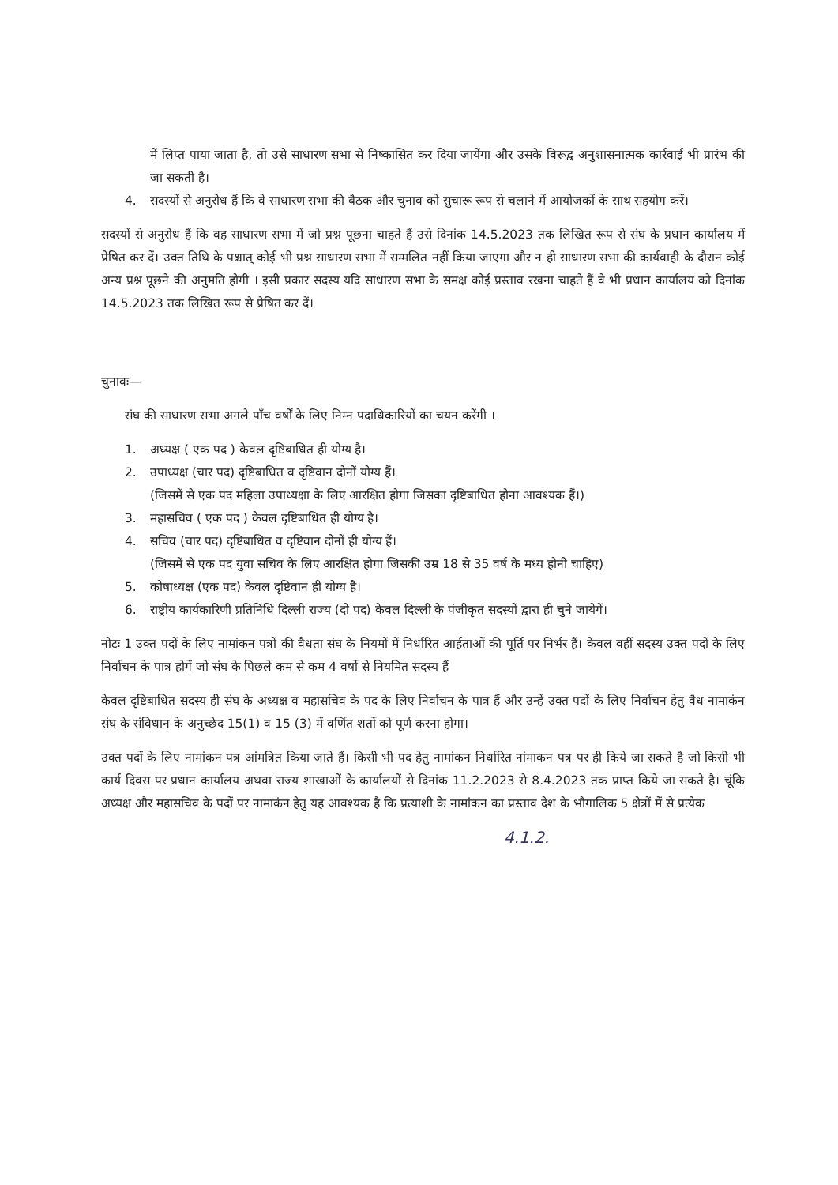में लिप्त पाया जाता है, तो उसे साधारण सभा से निष्कासित कर दिया जायेंगा और उसके विरूद्व अनुशासनात्मक कार्रवाई भी प्रारंभ की जा सकती है।
4. सदस्यों से अनुरोध हैं कि वे साधारण सभा की बैठक और चुनाव को सुचारू रूप से चलाने में आयोजकों के साथ सहयोग करें।
सदस्यों से अनुरोध हैं कि वह साधारण सभा में जो प्रश्न पूछना चाहते हैं उसे दिनांक 14.5.2023 तक लिखित रूप से संघ के प्रधान कार्यालय में प्रेषित कर दें। उक्त तिथि के पश्चात् कोई भी प्रश्न साधारण सभा में सम्मलित नहीं किया जाएगा और न ही साधारण सभा की कार्यवाही के दौरान कोई अन्य प्रश्न पूछने की अनुमति होगी । इसी प्रकार सदस्य यदि साधारण सभा के समक्ष कोई प्रस्ताव रखना चाहते हैं वे भी प्रधान कार्यालय को दिनांक 14.5.2023 तक लिखित रूप से प्रेषित कर दें।
चुनावः—
संघ की साधारण सभा अगले पाँच वर्षों के लिए निम्न पदाधिकारियों का चयन करेंगी ।
1. अध्यक्ष ( एक पद ) केवल दृष्टिबाधित ही योग्य है।
2. उपाध्यक्ष (चार पद) दृष्टिबाधित व दृष्टिवान दोनों योग्य हैं।
(जिसमें से एक पद महिला उपाध्यक्षा के लिए आरक्षित होगा जिसका दृष्टिबाधित होना आवश्यक हैं।)
3. महासचिव ( एक पद ) केवल दृष्टिबाधित ही योग्य है।
4. सचिव (चार पद) दृष्टिबाधित व दृष्टिवान दोनों ही योग्य हैं।
(जिसमें से एक पद युवा सचिव के लिए आरक्षित होगा जिसकी उम्र 18 से 35 वर्ष के मध्य होनी चाहिए)
5. कोषाध्यक्ष (एक पद) केवल दृष्टिवान ही योग्य है।
6. राष्ट्रीय कार्यकारिणी प्रतिनिधि दिल्ली राज्य (दो पद) केवल दिल्ली के पंजीकृत सदस्यों द्वारा ही चुने जायेगें।
नोटः 1 उक्त पदों के लिए नामांकन पत्रों की वैधता संघ के नियमों में निर्धारित आर्हताओं की पूर्ति पर निर्भर हैं। केवल वहीं सदस्य उक्त पदों के लिए निर्वाचन के पात्र होगें जो संघ के पिछले कम से कम 4 वर्षो से नियमित सदस्य हैं
केवल दृष्टिबाधित सदस्य ही संघ के अध्यक्ष व महासचिव के पद के लिए निर्वाचन के पात्र हैं और उन्हें उक्त पदों के लिए निर्वाचन हेतु वैध नामाकंन संघ के संविधान के अनुच्छेद 15(1) व 15 (3) में वर्णित शर्तो को पूर्ण करना होगा।
उक्त पदों के लिए नामांकन पत्र आंमत्रित किया जाते हैं। किसी भी पद हेतु नामांकन निर्धारित नांमाकन पत्र पर ही किये जा सकते है जो किसी भी कार्य दिवस पर प्रधान कार्यालय अथवा राज्य शाखाओं के कार्यालयों से दिनांक 11.2.2023 से 8.4.2023 तक प्राप्त किये जा सकते है। चूंकि अध्यक्ष और महासचिव के पदों पर नामाकंन हेतु यह आवश्यक है कि प्रत्याशी के नामांकन का प्रस्ताव देश के भौगालिक 5 क्षेत्रों में से प्रत्येक
4.1.2.